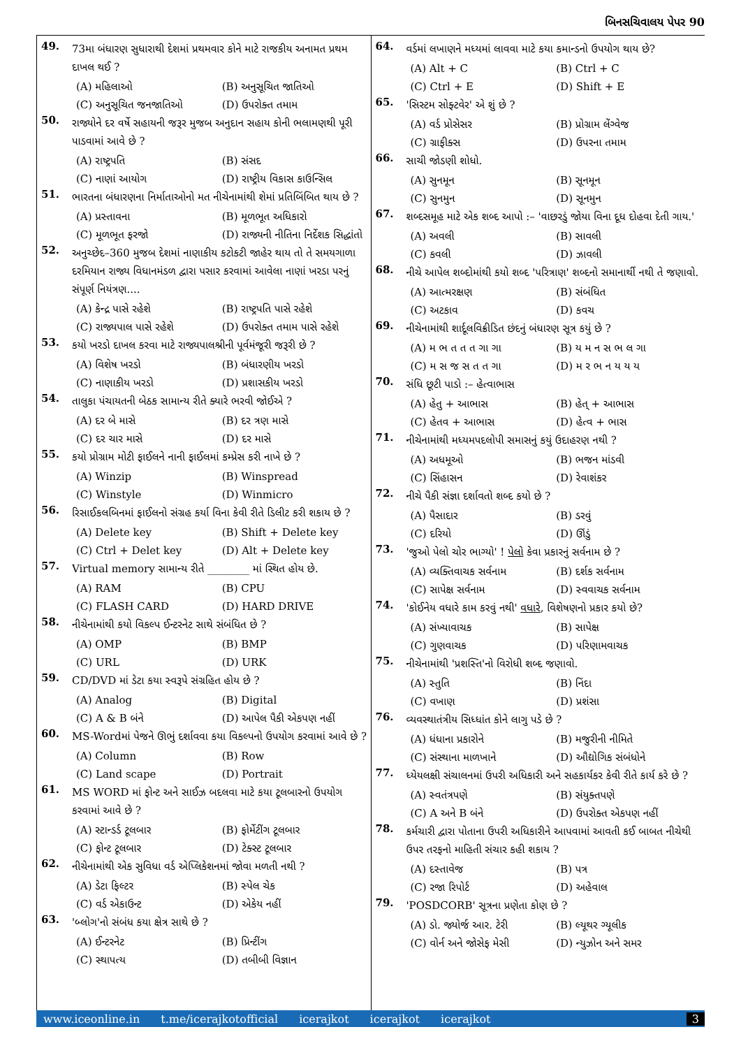બિનસચિવાલય પેપર 90
49. 73મા બંધારણ સુધારાથી દેશમાં પ્રથમવાર કોને માટે રાજકીય અનામત પ્રથમ દાખલ થઈ ?
(A) મહિલાઓ (B) અનુસૂચિત જાતિઓ (C) અનુસૂચિત જનજાતિઓ (D) ઉપરોક્ત તમામ
50. રાજ્યોને દર વર્ષે સહાયની જરૂર મુજબ અનુદાન સહાય કોની ભલામણથી પૂરી પાડવામાં આવે છે ?
(A) રાષ્ટ્રપતિ (B) સંસદ (C) નાણાં આયોગ (D) રાષ્ટ્રીય વિકાસ કાઉન્સિલ
51. ભારતના બંધારણના નિર્માતાઓનો મત નીચેનામાંથી શેમાં પ્રતિબિંબિત થાય છે ?
(A) પ્રસ્તાવના (B) મૂળભૂત અધિકારો (C) મૂળભૂત ફરજો (D) રાજ્યની નીતિના નિર્દેશક સિદ્ધાંતો
52. અનુચ્છેદ–360 મુજબ દેશમાં નાણાકીય કટોકટી જાહેર થાય તો તે સમયગાળા દરમિયાન રાજ્ય વિધાનમંડળ દ્વારા પસાર કરવામાં આવેલા નાણાં ખરડા પરનું સંપૂર્ણ નિયંત્રણ....
(A) કેન્દ્ર પાસે રહેશે (B) રાષ્ટ્રપતિ પાસે રહેશે (C) રાજ્યપાલ પાસે રહેશે (D) ઉપરોક્ત તમામ પાસે રહેશે
53. કયો ખરડો દાખલ કરવા માટે રાજ્યપાલશ્રીની પૂર્વમંજૂરી જરૂરી છે ?
(A) વિશેષ ખરડો (B) બંધારણીય ખરડો (C) નાણાકીય ખરડો (D) પ્રશાસકીય ખરડો
54. તાલુકા પંચાયતની બેઠક સામાન્ય રીતે ક્યારે ભરવી જોઈએ ?
(A) દર બે માસે (B) દર ત્રણ માસે (C) દર ચાર માસે (D) દર માસે
55. કયો પ્રોગ્રામ મોટી ફાઈલને નાની ફાઈલમાં કમ્પ્રેસ કરી નાખે છે ?
(A) Winzip (B) Winspread (C) Winstyle (D) Winmicro
56. રિસાઈકલબિનમાં ફાઈલનો સંગ્રહ કર્યા વિના કેવી રીતે ડિલીટ કરી શકાય છે ?
(A) Delete key (B) Shift + Delete key (C) Ctrl + Delet key (D) Alt + Delete key
57. Virtual memory સામાન્ય રીતે ________ માં સ્થિત હોય છે.
(A) RAM (B) CPU (C) FLASH CARD (D) HARD DRIVE
58. નીચેનામાંથી કયો વિકલ્પ ઈન્ટરનેટ સાથે સંબંધિત છે ?
(A) OMP (B) BMP (C) URL (D) URK
59. CD/DVD માં ડેટા કયા સ્વરૂપે સંગ્રહિત હોય છે ?
(A) Analog (B) Digital (C) A & B બંને (D) આપેલ પૈકી એકપણ નહીં
60. MS-Wordમાં પેજને ઊભું દર્શાવવા કયા વિકલ્પનો ઉપયોગ કરવામાં આવે છે ?
(A) Column (B) Row (C) Land scape (D) Portrait
61. MS WORD માં ફોન્ટ અને સાઈઝ બદલવા માટે કયા ટૂલબારનો ઉપયોગ કરવામાં આવે છે ?
(A) સ્ટાન્ડર્ડ ટૂલબાર (B) ફોર્મેટીંગ ટૂલબાર (C) ફોન્ટ ટૂલબાર (D) ટેક્સ્ટ ટૂલબાર
62. નીચેનામાંથી એક સુવિધા વર્ડ એપ્લિકેશનમાં જોવા મળતી નથી ?
(A) ડેટા ફિલ્ટર (B) સ્પેલ ચેક (C) વર્ડ એકાઉન્ટ (D) એકેય નહીં
63. 'બ્લોગ'નો સંબંધ કયા ક્ષેત્ર સાથે છે ?
(A) ઈન્ટરનેટ (B) પ્રિન્ટીંગ (C) સ્થાપત્ય (D) તબીબી વિજ્ઞાન
64. વર્ડમાં લખાણને મધ્યમાં લાવવા માટે કયા કમાન્ડનો ઉપયોગ થાય છે?
(A) Alt + C (B) Ctrl + C (C) Ctrl + E (D) Shift + E
65. 'સિસ્ટમ સોફ્ટવેર' એ શું છે ?
(A) વર્ડ પ્રોસેસર (B) પ્રોગ્રામ લેંગ્વેજ (C) ગ્રાફીક્સ (D) ઉપરના તમામ
66. સાચી જોડણી શોધો.
(A) સુનમૂન (B) સૂનમૂન (C) સુનમુન (D) સૂનમુન
67. શબ્દસમૂહ માટે એક શબ્દ આપો :– 'વાછરડું જોયા વિના દૂધ દોહવા દેતી ગાય.'
(A) અવલી (B) સાવલી (C) કવલી (D) ઝાવલી
68. નીચે આપેલ શબ્દોમાંથી કયો શબ્દ 'પરિત્રાણ' શબ્દનો સમાનાર્થી નથી તે જણાવો.
(A) આત્મરક્ષણ (B) સંબંધિત (C) અટકાવ (D) કવચ
69. નીચેનામાંથી શાર્દૂલવિક્રીડિત છંદનું બંધારણ સૂત્ર કયું છે ?
(A) મ ભ ત ત ત ગા ગા (B) ય મ ન સ ભ લ ગા (C) મ સ જ સ ત ત ગા (D) મ ર ભ ન ય ય ય
70. સંધિ છૂટી પાડો :– હેત્વાભાસ
(A) હેતુ + આભાસ (B) હેત્ + આભાસ (C) હેતવ + આભાસ (D) હેત્વ + ભાસ
71. નીચેનામાંથી મધ્યમપદલોપી સમાસનું કયું ઉદાહરણ નથી ?
(A) અધમૂઓ (B) ભજન માંડવી (C) સિંહાસન (D) રેવાશંકર
72. નીચે પૈકી સંજ્ઞા દર્શાવતો શબ્દ કયો છે ?
(A) પૈસાદાર (B) ડરવું (C) દરિયો (D) ઊંડું
73. 'જુઓ પેલો ચોર ભાગ્યો' ! પેલો કેવા પ્રકારનું સર્વનામ છે ?
(A) વ્યક્તિવાચક સર્વનામ (B) દર્શક સર્વનામ (C) સાપેક્ષ સર્વનામ (D) સ્વવાચક સર્વનામ
74. 'કોઈનેય વધારે કામ કરવું નથી' વધારે, વિશેષણનો પ્રકાર કયો છે?
(A) સંખ્યાવાચક (B) સાપેક્ષ (C) ગુણવાચક (D) પરિણામવાચક
75. નીચેનામાંથી 'પ્રશસ્તિ'નો વિરોધી શબ્દ જણાવો.
(A) સ્તુતિ (B) નિંદા (C) વખાણ (D) પ્રશંસા
76. વ્યવસ્થાતંત્રીય સિધ્ધાંત કોને લાગુ પડે છે ?
(A) ધંધાના પ્રકારોને (B) મજુરીની નીમિતે (C) સંસ્થાના માળખાને (D) ઔદ્યોગિક સંબંધોને
77. ધ્યેયલક્ષી સંચાલનમાં ઉપરી અધિકારી અને સહકાર્યકર કેવી રીતે કાર્ય કરે છે ?
(A) સ્વતંત્રપણે (B) સંયુક્તપણે (C) A અને B બંને (D) ઉપરોક્ત એકપણ નહીં
78. કર્મચારી દ્વારા પોતાના ઉપરી અધિકારીને આપવામાં આવતી કઈ બાબત નીચેથી ઉપર તરફનો માહિતી સંચાર કહી શકાય ?
(A) દસ્તાવેજ (B) પત્ર (C) રજા રિપોર્ટ (D) અહેવાલ
79. 'POSDCORB' સૂત્રના પ્રણેતા કોણ છે ?
(A) ડો. જ્યોર્જ આર. ટેરી (B) લ્યૂથર ગ્યૂલીક (C) વોર્ન અને જોસેફ મેસી (D) ન્યુઝોન અને સમર
www.iceonline.in t.me/icerajkotofficial icerajkot icerajkot icerajkot 3